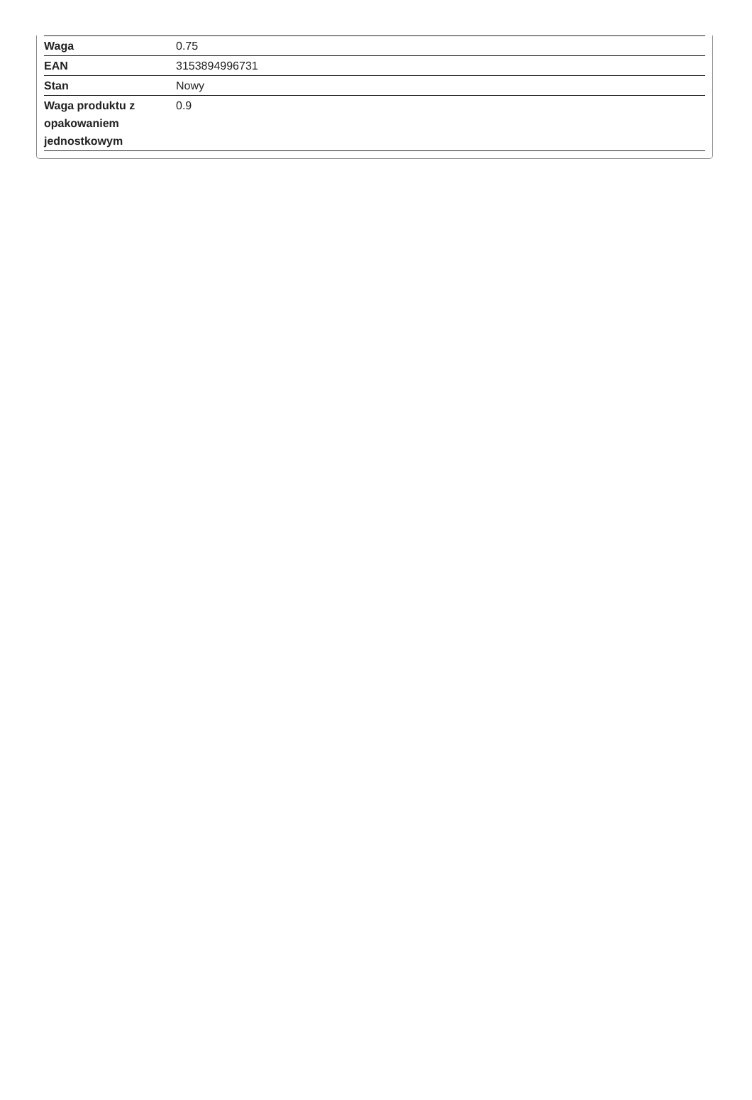| Waga | 0.75 |
| EAN | 3153894996731 |
| Stan | Nowy |
| Waga produktu z opakowaniem jednostkowym | 0.9 |